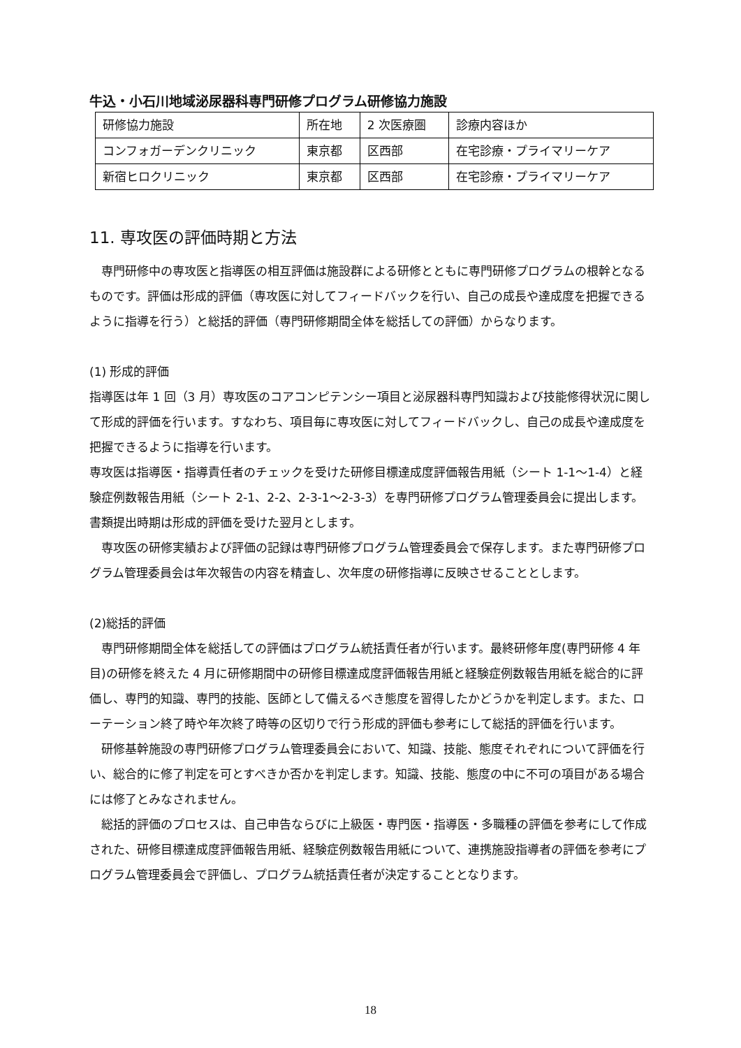牛込・小石川地域泌尿器科専門研修プログラム研修協力施設
| 研修協力施設 | 所在地 | 2 次医療圏 | 診療内容ほか |
| コンフォガーデンクリニック | 東京都 | 区西部 | 在宅診療・プライマリーケア |
| 新宿ヒロクリニック | 東京都 | 区西部 | 在宅診療・プライマリーケア |
11. 専攻医の評価時期と方法
　専門研修中の専攻医と指導医の相互評価は施設群による研修とともに専門研修プログラムの根幹となるものです。評価は形成的評価（専攻医に対してフィードバックを行い、自己の成長や達成度を把握できるように指導を行う）と総括的評価（専門研修期間全体を総括しての評価）からなります。
(1) 形成的評価
指導医は年 1 回（3 月）専攻医のコアコンピテンシー項目と泌尿器科専門知識および技能修得状況に関して形成的評価を行います。すなわち、項目毎に専攻医に対してフィードバックし、自己の成長や達成度を把握できるように指導を行います。
専攻医は指導医・指導責任者のチェックを受けた研修目標達成度評価報告用紙（シート 1-1～1-4）と経験症例数報告用紙（シート 2-1、2-2、2-3-1～2-3-3）を専門研修プログラム管理委員会に提出します。書類提出時期は形成的評価を受けた翌月とします。
　専攻医の研修実績および評価の記録は専門研修プログラム管理委員会で保存します。また専門研修プログラム管理委員会は年次報告の内容を精査し、次年度の研修指導に反映させることとします。
(2)総括的評価
　専門研修期間全体を総括しての評価はプログラム統括責任者が行います。最終研修年度(専門研修 4 年目)の研修を終えた 4 月に研修期間中の研修目標達成度評価報告用紙と経験症例数報告用紙を総合的に評価し、専門的知識、専門的技能、医師として備えるべき態度を習得したかどうかを判定します。また、ローテーション終了時や年次終了時等の区切りで行う形成的評価も参考にして総括的評価を行います。
　研修基幹施設の専門研修プログラム管理委員会において、知識、技能、態度それぞれについて評価を行い、総合的に修了判定を可とすべきか否かを判定します。知識、技能、態度の中に不可の項目がある場合には修了とみなされません。
　総括的評価のプロセスは、自己申告ならびに上級医・専門医・指導医・多職種の評価を参考にして作成された、研修目標達成度評価報告用紙、経験症例数報告用紙について、連携施設指導者の評価を参考にプログラム管理委員会で評価し、プログラム統括責任者が決定することとなります。
18